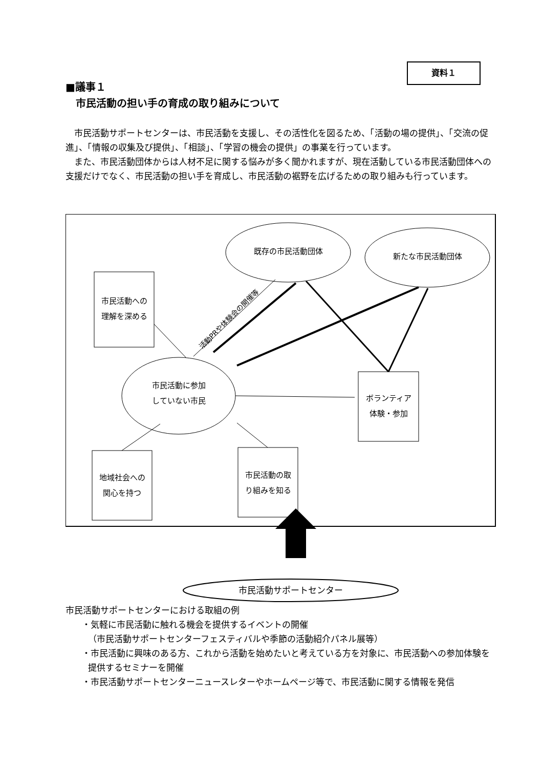資料１
■議事１
　市民活動の担い手の育成の取り組みについて
市民活動サポートセンターは、市民活動を支援し、その活性化を図るため、「活動の場の提供」、「交流の促進」、「情報の収集及び提供」、「相談」、「学習の機会の提供」の事業を行っています。
また、市民活動団体からは人材不足に関する悩みが多く聞かれますが、現在活動している市民活動団体への支援だけでなく、市民活動の担い手を育成し、市民活動の裾野を広げるための取り組みも行っています。
既存の市民活動団体
新たな市民活動団体
市民活動への
理解を深める
活動PRや体験会の開催等
市民活動に参加
していない市民
ボランティア
体験・参加
地域社会への
関心を持つ
市民活動の取
り組みを知る
市民活動サポートセンター
市民活動サポートセンターにおける取組の例
・気軽に市民活動に触れる機会を提供するイベントの開催
（市民活動サポートセンターフェスティバルや季節の活動紹介パネル展等）
・市民活動に興味のある方、これから活動を始めたいと考えている方を対象に、市民活動への参加体験を提供するセミナーを開催
・市民活動サポートセンターニュースレターやホームページ等で、市民活動に関する情報を発信